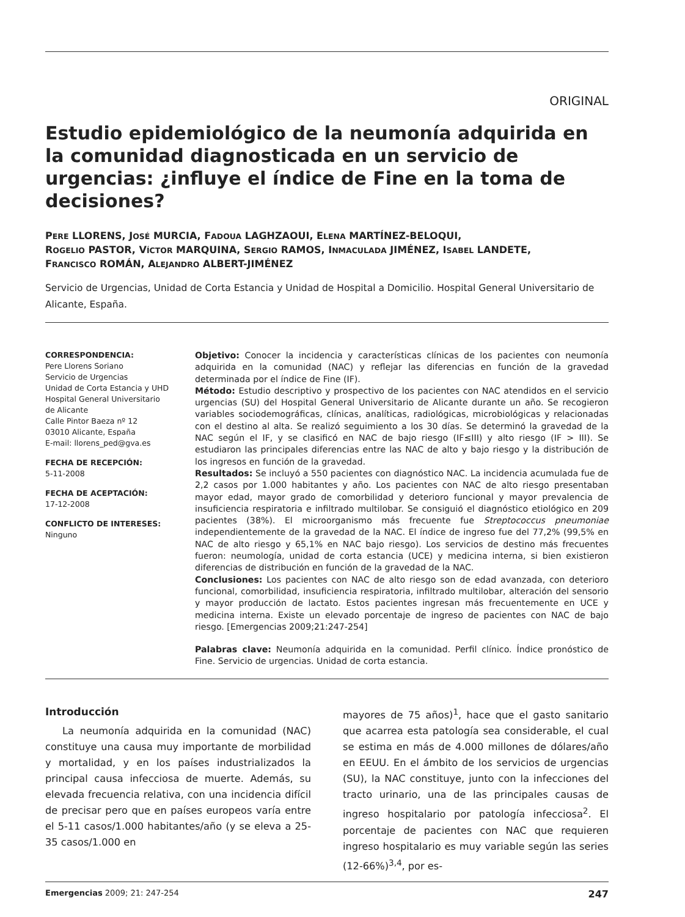ORIGINAL
Estudio epidemiológico de la neumonía adquirida en la comunidad diagnosticada en un servicio de urgencias: ¿influye el índice de Fine en la toma de decisiones?
PERE LLORENS, JOSÉ MURCIA, FADOUA LAGHZAOUI, ELENA MARTÍNEZ-BELOQUI,
ROGELIO PASTOR, VÍCTOR MARQUINA, SERGIO RAMOS, INMACULADA JIMÉNEZ, ISABEL LANDETE,
FRANCISCO ROMÁN, ALEJANDRO ALBERT-JIMÉNEZ
Servicio de Urgencias, Unidad de Corta Estancia y Unidad de Hospital a Domicilio. Hospital General Universitario de Alicante, España.
CORRESPONDENCIA:
Pere Llorens Soriano
Servicio de Urgencias
Unidad de Corta Estancia y UHD
Hospital General Universitario
de Alicante
Calle Pintor Baeza nº 12
03010 Alicante, España
E-mail: llorens_ped@gva.es
FECHA DE RECEPCIÓN:
5-11-2008
FECHA DE ACEPTACIÓN:
17-12-2008
CONFLICTO DE INTERESES:
Ninguno
Objetivo: Conocer la incidencia y características clínicas de los pacientes con neumonía adquirida en la comunidad (NAC) y reflejar las diferencias en función de la gravedad determinada por el índice de Fine (IF).
Método: Estudio descriptivo y prospectivo de los pacientes con NAC atendidos en el servicio urgencias (SU) del Hospital General Universitario de Alicante durante un año. Se recogieron variables sociodemográficas, clínicas, analíticas, radiológicas, microbiológicas y relacionadas con el destino al alta. Se realizó seguimiento a los 30 días. Se determinó la gravedad de la NAC según el IF, y se clasificó en NAC de bajo riesgo (IF≤III) y alto riesgo (IF > III). Se estudiaron las principales diferencias entre las NAC de alto y bajo riesgo y la distribución de los ingresos en función de la gravedad.
Resultados: Se incluyó a 550 pacientes con diagnóstico NAC. La incidencia acumulada fue de 2,2 casos por 1.000 habitantes y año. Los pacientes con NAC de alto riesgo presentaban mayor edad, mayor grado de comorbilidad y deterioro funcional y mayor prevalencia de insuficiencia respiratoria e infiltrado multilobar. Se consiguió el diagnóstico etiológico en 209 pacientes (38%). El microorganismo más frecuente fue Streptococcus pneumoniae independientemente de la gravedad de la NAC. El índice de ingreso fue del 77,2% (99,5% en NAC de alto riesgo y 65,1% en NAC bajo riesgo). Los servicios de destino más frecuentes fueron: neumología, unidad de corta estancia (UCE) y medicina interna, si bien existieron diferencias de distribución en función de la gravedad de la NAC.
Conclusiones: Los pacientes con NAC de alto riesgo son de edad avanzada, con deterioro funcional, comorbilidad, insuficiencia respiratoria, infiltrado multilobar, alteración del sensorio y mayor producción de lactato. Estos pacientes ingresan más frecuentemente en UCE y medicina interna. Existe un elevado porcentaje de ingreso de pacientes con NAC de bajo riesgo. [Emergencias 2009;21:247-254]
Palabras clave: Neumonía adquirida en la comunidad. Perfil clínico. Índice pronóstico de Fine. Servicio de urgencias. Unidad de corta estancia.
Introducción
La neumonía adquirida en la comunidad (NAC) constituye una causa muy importante de morbilidad y mortalidad, y en los países industrializados la principal causa infecciosa de muerte. Además, su elevada frecuencia relativa, con una incidencia difícil de precisar pero que en países europeos varía entre el 5-11 casos/1.000 habitantes/año (y se eleva a 25-35 casos/1.000 en
mayores de 75 años)<sup>1</sup>, hace que el gasto sanitario que acarrea esta patología sea considerable, el cual se estima en más de 4.000 millones de dólares/año en EEUU. En el ámbito de los servicios de urgencias (SU), la NAC constituye, junto con la infecciones del tracto urinario, una de las principales causas de ingreso hospitalario por patología infecciosa<sup>2</sup>. El porcentaje de pacientes con NAC que requieren ingreso hospitalario es muy variable según las series (12-66%)<sup>3,4</sup>, por es-
Emergencias 2009; 21: 247-254 247